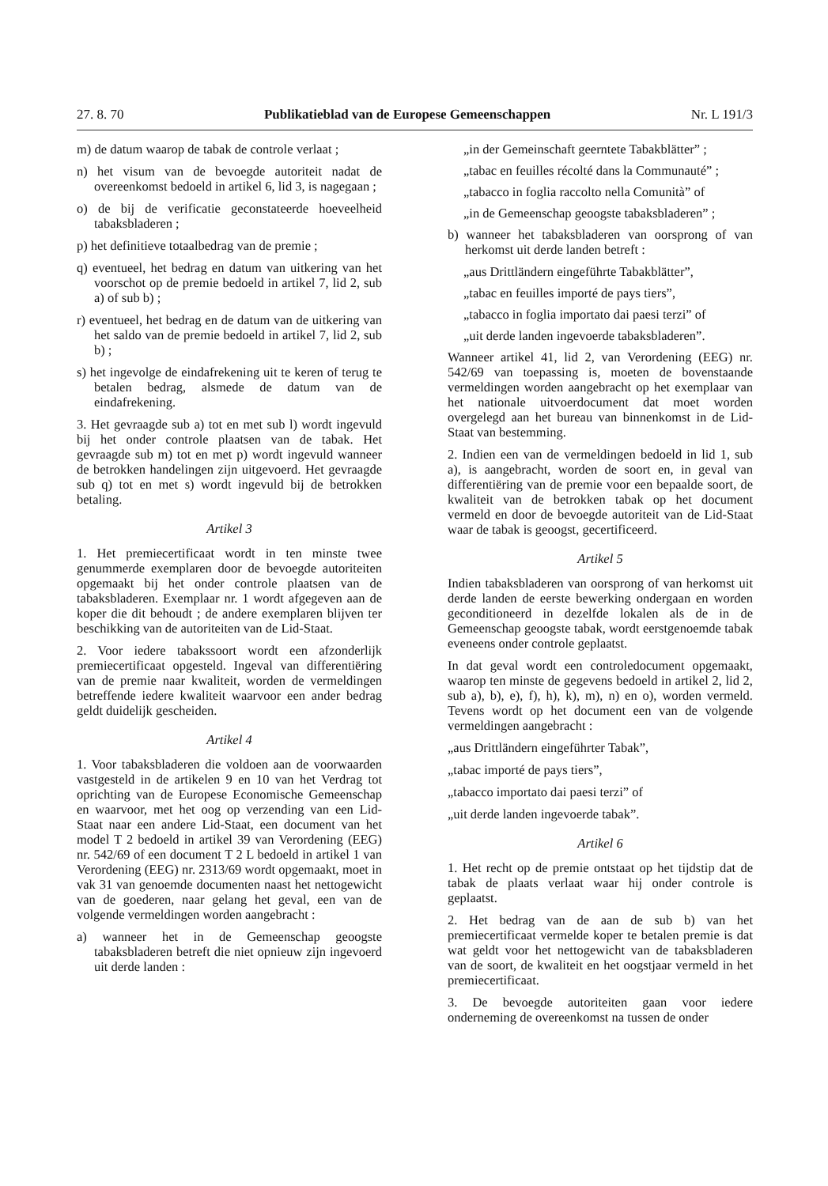27. 8. 70 Publikatieblad van de Europese Gemeenschappen Nr. L 191/3
m) de datum waarop de tabak de controle verlaat ;
n) het visum van de bevoegde autoriteit nadat de overeenkomst bedoeld in artikel 6, lid 3, is nagegaan ;
o) de bij de verificatie geconstateerde hoeveelheid tabaksbladeren ;
p) het definitieve totaalbedrag van de premie ;
q) eventueel, het bedrag en datum van uitkering van het voorschot op de premie bedoeld in artikel 7, lid 2, sub a) of sub b) ;
r) eventueel, het bedrag en de datum van de uitkering van het saldo van de premie bedoeld in artikel 7, lid 2, sub b) ;
s) het ingevolge de eindafrekening uit te keren of terug te betalen bedrag, alsmede de datum van de eindafrekening.
3. Het gevraagde sub a) tot en met sub l) wordt ingevuld bij het onder controle plaatsen van de tabak. Het gevraagde sub m) tot en met p) wordt ingevuld wanneer de betrokken handelingen zijn uitgevoerd. Het gevraagde sub q) tot en met s) wordt ingevuld bij de betrokken betaling.
Artikel 3
1. Het premiecertificaat wordt in ten minste twee genummerde exemplaren door de bevoegde autoriteiten opgemaakt bij het onder controle plaatsen van de tabaksbladeren. Exemplaar nr. 1 wordt afgegeven aan de koper die dit behoudt ; de andere exemplaren blijven ter beschikking van de autoriteiten van de Lid-Staat.
2. Voor iedere tabakssoort wordt een afzonderlijk premiecertificaat opgesteld. Ingeval van differentiëring van de premie naar kwaliteit, worden de vermeldingen betreffende iedere kwaliteit waarvoor een ander bedrag geldt duidelijk gescheiden.
Artikel 4
1. Voor tabaksbladeren die voldoen aan de voorwaarden vastgesteld in de artikelen 9 en 10 van het Verdrag tot oprichting van de Europese Economische Gemeenschap en waarvoor, met het oog op verzending van een Lid-Staat naar een andere Lid-Staat, een document van het model T 2 bedoeld in artikel 39 van Verordening (EEG) nr. 542/69 of een document T 2 L bedoeld in artikel 1 van Verordening (EEG) nr. 2313/69 wordt opgemaakt, moet in vak 31 van genoemde documenten naast het nettogewicht van de goederen, naar gelang het geval, een van de volgende vermeldingen worden aangebracht :
a) wanneer het in de Gemeenschap geoogste tabaksbladeren betreft die niet opnieuw zijn ingevoerd uit derde landen :
„in der Gemeinschaft geerntete Tabakblätter” ;
„tabac en feuilles récolté dans la Communauté” ;
„tabacco in foglia raccolto nella Comunità” of
„in de Gemeenschap geoogste tabaksbladeren” ;
b) wanneer het tabaksbladeren van oorsprong of van herkomst uit derde landen betreft :
„aus Drittländern eingeführte Tabakblätter”,
„tabac en feuilles importé de pays tiers”,
„tabacco in foglia importato dai paesi terzi” of
„uit derde landen ingevoerde tabaksbladeren”.
Wanneer artikel 41, lid 2, van Verordening (EEG) nr. 542/69 van toepassing is, moeten de bovenstaande vermeldingen worden aangebracht op het exemplaar van het nationale uitvoerdocument dat moet worden overgelegd aan het bureau van binnenkomst in de Lid-Staat van bestemming.
2. Indien een van de vermeldingen bedoeld in lid 1, sub a), is aangebracht, worden de soort en, in geval van differentiëring van de premie voor een bepaalde soort, de kwaliteit van de betrokken tabak op het document vermeld en door de bevoegde autoriteit van de Lid-Staat waar de tabak is geoogst, gecertificeerd.
Artikel 5
Indien tabaksbladeren van oorsprong of van herkomst uit derde landen de eerste bewerking ondergaan en worden geconditioneerd in dezelfde lokalen als de in de Gemeenschap geoogste tabak, wordt eerstgenoemde tabak eveneens onder controle geplaatst.
In dat geval wordt een controledocument opgemaakt, waarop ten minste de gegevens bedoeld in artikel 2, lid 2, sub a), b), e), f), h), k), m), n) en o), worden vermeld. Tevens wordt op het document een van de volgende vermeldingen aangebracht :
„aus Drittländern eingeführter Tabak”,
„tabac importé de pays tiers”,
„tabacco importato dai paesi terzi” of
„uit derde landen ingevoerde tabak”.
Artikel 6
1. Het recht op de premie ontstaat op het tijdstip dat de tabak de plaats verlaat waar hij onder controle is geplaatst.
2. Het bedrag van de aan de sub b) van het premiecertificaat vermelde koper te betalen premie is dat wat geldt voor het nettogewicht van de tabaksbladeren van de soort, de kwaliteit en het oogstjaar vermeld in het premiecertificaat.
3. De bevoegde autoriteiten gaan voor iedere onderneming de overeenkomst na tussen de onder